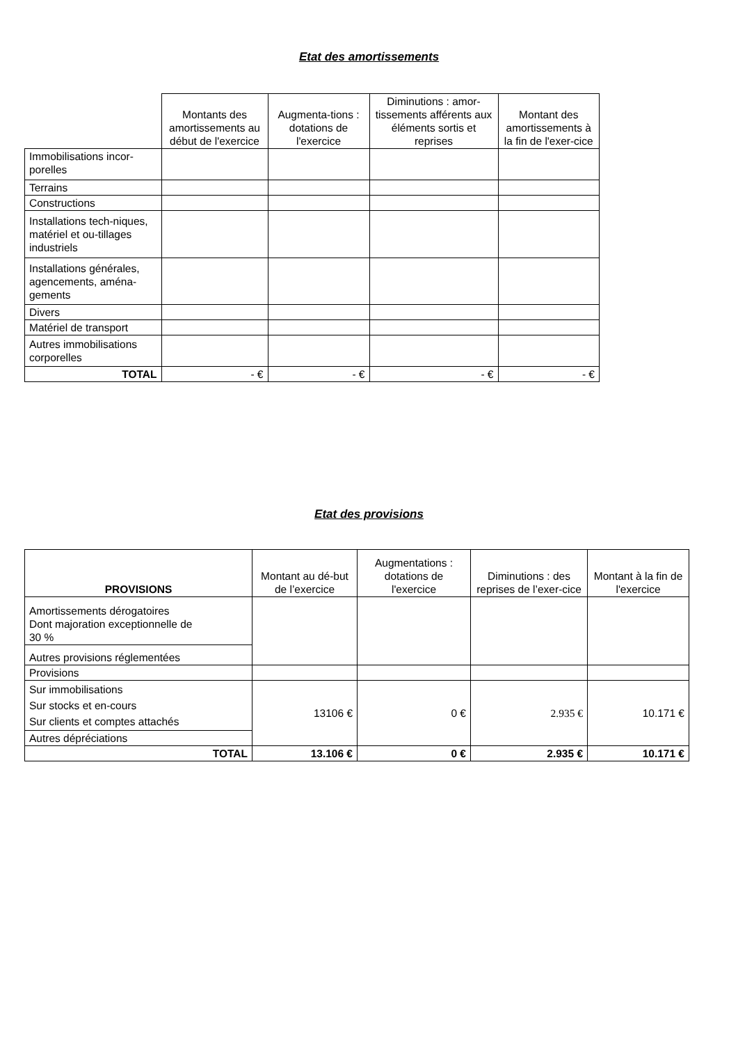Etat des amortissements
| | Montants des amortissements au début de l'exercice | Augmenta-tions : dotations de l'exercice | Diminutions : amor-tissements afférents aux éléments sortis et reprises | Montant des amortissements à la fin de l'exer-cice |
| --- | --- | --- | --- | --- |
| Immobilisations incor-porelles | | | | |
| Terrains | | | | |
| Constructions | | | | |
| Installations tech-niques, matériel et ou-tillages industriels | | | | |
| Installations générales, agencements, aména-gements | | | | |
| Divers | | | | |
| Matériel de transport | | | | |
| Autres immobilisations corporelles | | | | |
| TOTAL | - € | - € | - € | - € |
Etat des provisions
| PROVISIONS | Montant au dé-but de l’exercice | Augmentations : dotations de l'exercice | Diminutions : des reprises de l’exer-cice | Montant à la fin de l'exercice |
| --- | --- | --- | --- | --- |
| Amortissements dérogatoires Dont majoration exceptionnelle de 30 % | | | | |
| Autres provisions réglementées | | | | |
| Provisions | | | | |
| Sur immobilisations Sur stocks et en-cours Sur clients et comptes attachés | 13106 € | 0 € | 2.935 € | 10.171 € |
| Autres dépréciations | | | | |
| TOTAL | 13.106 € | 0 € | 2.935 € | 10.171 € |